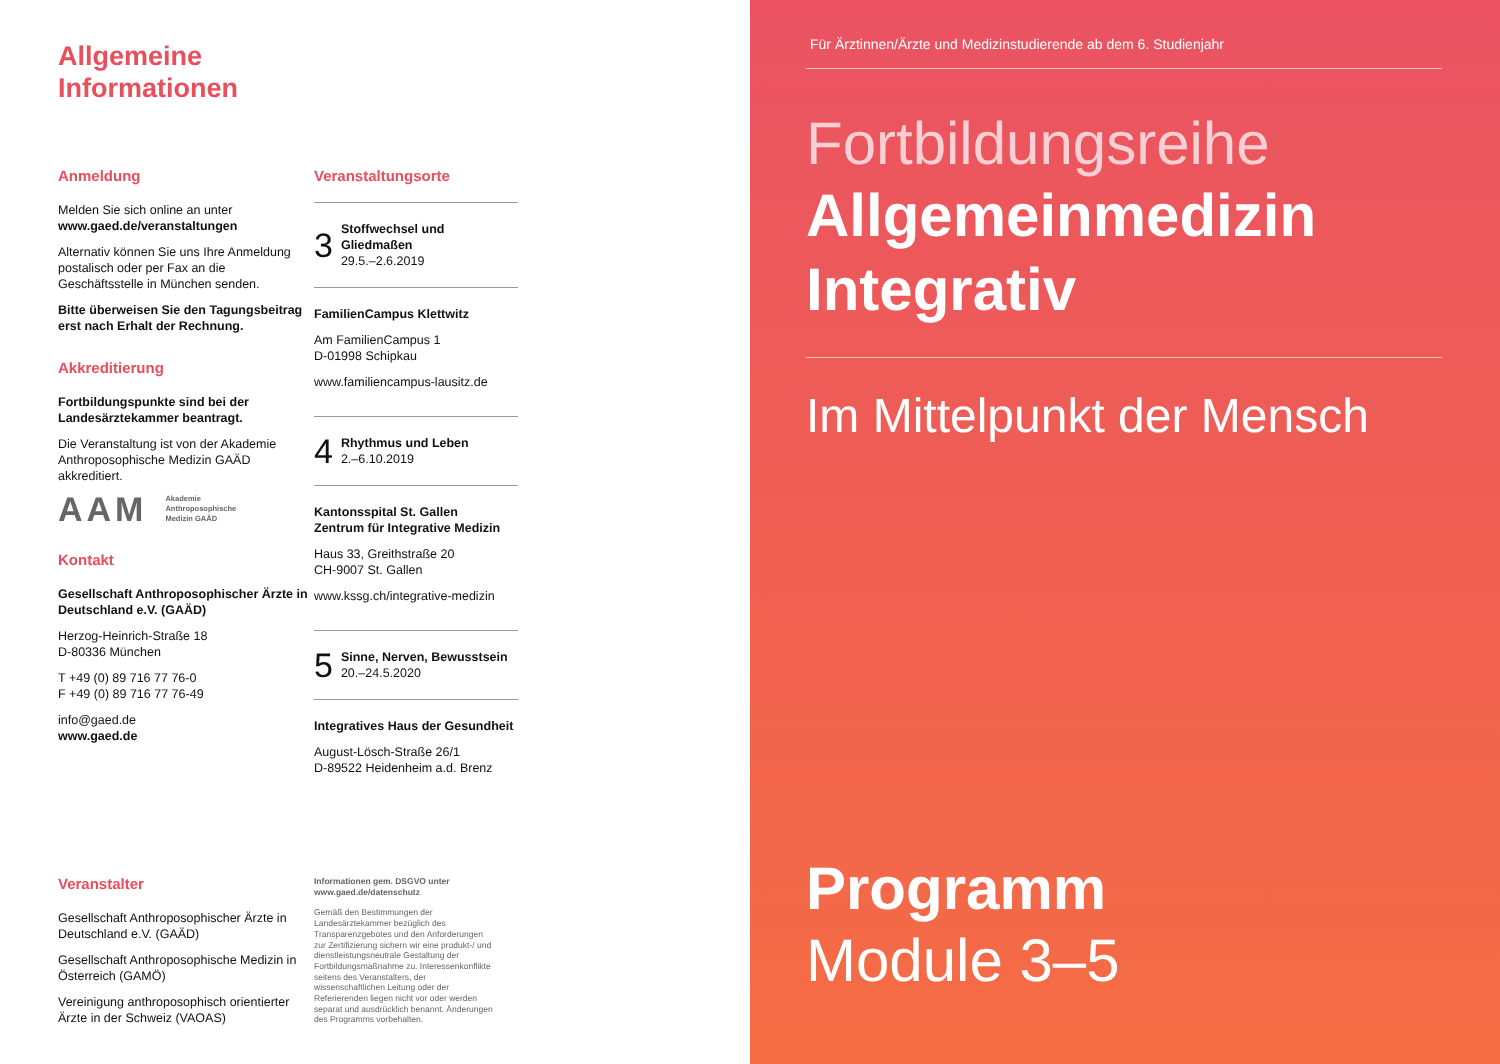Allgemeine
Informationen
Anmeldung
Melden Sie sich online an unter
www.gaed.de/veranstaltungen
Alternativ können Sie uns Ihre Anmeldung postalisch oder per Fax an die Geschäftsstelle in München senden.
Bitte überweisen Sie den Tagungsbeitrag erst nach Erhalt der Rechnung.
Akkreditierung
Fortbildungspunkte sind bei der Landesärztekammer beantragt.
Die Veranstaltung ist von der Akademie Anthroposophische Medizin GAÄD akkreditiert.
AAM Akademie
Anthroposophische
Medizin GAÄD
Kontakt
Gesellschaft Anthroposophischer Ärzte in Deutschland e.V. (GAÄD)
Herzog-Heinrich-Straße 18
D-80336 München
T +49 (0) 89 716 77 76-0
F +49 (0) 89 716 77 76-49
info@gaed.de
www.gaed.de
Veranstaltungsorte
3 Stoffwechsel und Gliedmaßen
29.5.–2.6.2019
FamilienCampus Klettwitz
Am FamilienCampus 1
D-01998 Schipkau
www.familiencampus-lausitz.de
4 Rhythmus und Leben
2.–6.10.2019
Kantonsspital St. Gallen
Zentrum für Integrative Medizin
Haus 33, Greithstraße 20
CH-9007 St. Gallen
www.kssg.ch/integrative-medizin
5 Sinne, Nerven, Bewusstsein
20.–24.5.2020
Integratives Haus der Gesundheit
August-Lösch-Straße 26/1
D-89522 Heidenheim a.d. Brenz
Veranstalter
Gesellschaft Anthroposophischer Ärzte in Deutschland e.V. (GAÄD)
Gesellschaft Anthroposophische Medizin in Österreich (GAMÖ)
Vereinigung anthroposophisch orientierter Ärzte in der Schweiz (VAOAS)
Informationen gem. DSGVO unter
www.gaed.de/datenschutz
Gemäß den Bestimmungen der Landesärztekammer bezüglich des Transparenzgebotes und den Anforderungen zur Zertifizierung sichern wir eine produkt-/ und dienstleistungsneutrale Gestaltung der Fortbildungsmaßnahme zu. Interessenkonflikte seitens des Veranstalters, der wissenschaftlichen Leitung oder der Referierenden liegen nicht vor oder werden separat und ausdrücklich benannt. Änderungen des Programms vorbehalten.
Für Ärztinnen/Ärzte und Medizinstudierende ab dem 6. Studienjahr
Fortbildungsreihe
Allgemeinmedizin
Integrativ
Im Mittelpunkt der Mensch
Programm
Module 3–5